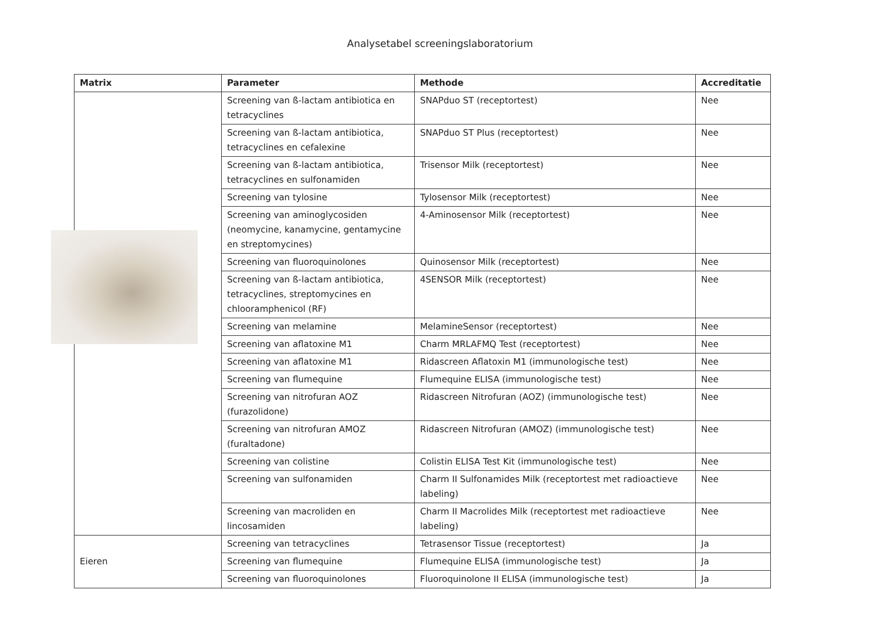Analysetabel screeningslaboratorium
| Matrix | Parameter | Methode | Accreditatie |
| --- | --- | --- | --- |
| | Screening van ß-lactam antibiotica en tetracyclines | SNAPduo ST (receptortest) | Nee |
| | Screening van ß-lactam antibiotica, tetracyclines en cefalexine | SNAPduo ST Plus (receptortest) | Nee |
| | Screening van ß-lactam antibiotica, tetracyclines en sulfonamiden | Trisensor Milk (receptortest) | Nee |
| | Screening van tylosine | Tylosensor Milk (receptortest) | Nee |
| | Screening van aminoglycosiden (neomycine, kanamycine, gentamycine en streptomycines) | 4-Aminosensor Milk (receptortest) | Nee |
| | Screening van fluoroquinolones | Quinosensor Milk (receptortest) | Nee |
| | Screening van ß-lactam antibiotica, tetracyclines, streptomycines en chlooramphenicol (RF) | 4SENSOR Milk (receptortest) | Nee |
| | Screening van melamine | MelamineSensor (receptortest) | Nee |
| | Screening van aflatoxine M1 | Charm MRLAFMQ Test (receptortest) | Nee |
| | Screening van aflatoxine M1 | Ridascreen Aflatoxin M1 (immunologische test) | Nee |
| | Screening van flumequine | Flumequine ELISA (immunologische test) | Nee |
| | Screening van nitrofuran AOZ (furazolidone) | Ridascreen Nitrofuran (AOZ) (immunologische test) | Nee |
| | Screening van nitrofuran AMOZ (furaltadone) | Ridascreen Nitrofuran (AMOZ) (immunologische test) | Nee |
| | Screening van colistine | Colistin ELISA Test Kit (immunologische test) | Nee |
| | Screening van sulfonamiden | Charm II Sulfonamides Milk (receptortest met radioactieve labeling) | Nee |
| | Screening van macroliden en lincosamiden | Charm II Macrolides Milk (receptortest met radioactieve labeling) | Nee |
| Eieren | Screening van tetracyclines | Tetrasensor Tissue (receptortest) | Ja |
| | Screening van flumequine | Flumequine ELISA (immunologische test) | Ja |
| | Screening van fluoroquinolones | Fluoroquinolone II ELISA (immunologische test) | Ja |